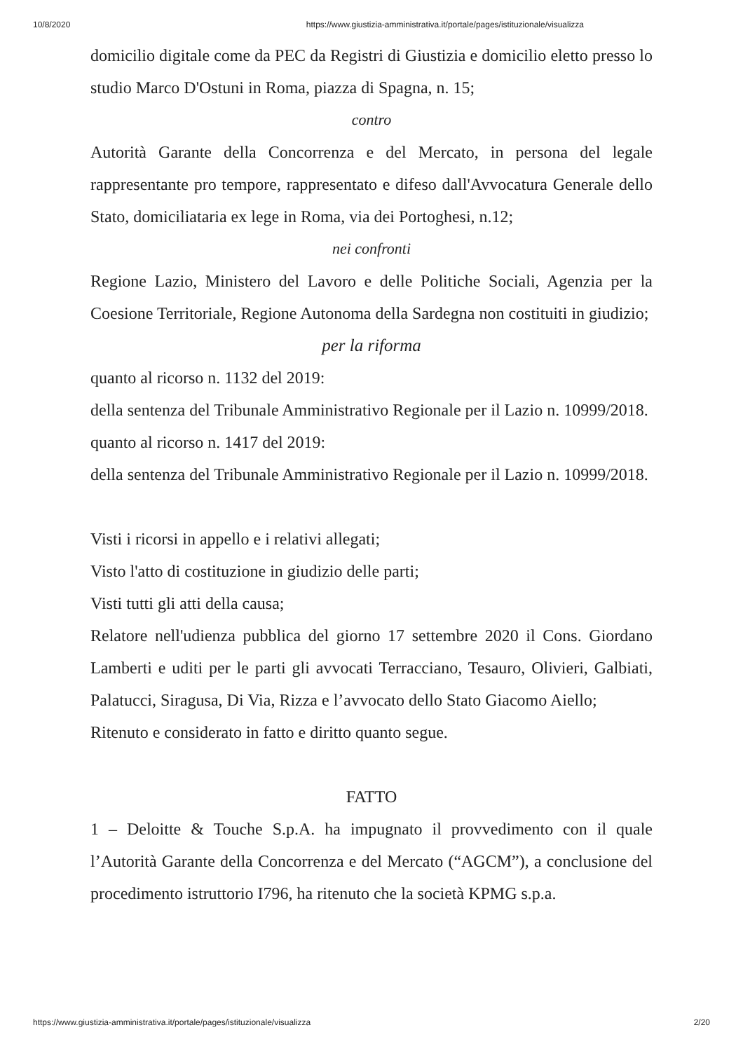10/8/2020 https://www.giustizia-amministrativa.it/portale/pages/istituzionale/visualizza
domicilio digitale come da PEC da Registri di Giustizia e domicilio eletto presso lo studio Marco D'Ostuni in Roma, piazza di Spagna, n. 15;
contro
Autorità Garante della Concorrenza e del Mercato, in persona del legale rappresentante pro tempore, rappresentato e difeso dall'Avvocatura Generale dello Stato, domiciliataria ex lege in Roma, via dei Portoghesi, n.12;
nei confronti
Regione Lazio, Ministero del Lavoro e delle Politiche Sociali, Agenzia per la Coesione Territoriale, Regione Autonoma della Sardegna non costituiti in giudizio;
per la riforma
quanto al ricorso n. 1132 del 2019:
della sentenza del Tribunale Amministrativo Regionale per il Lazio n. 10999/2018.
quanto al ricorso n. 1417 del 2019:
della sentenza del Tribunale Amministrativo Regionale per il Lazio n. 10999/2018.
Visti i ricorsi in appello e i relativi allegati;
Visto l'atto di costituzione in giudizio delle parti;
Visti tutti gli atti della causa;
Relatore nell'udienza pubblica del giorno 17 settembre 2020 il Cons. Giordano Lamberti e uditi per le parti gli avvocati Terracciano, Tesauro, Olivieri, Galbiati, Palatucci, Siragusa, Di Via, Rizza e l’avvocato dello Stato Giacomo Aiello;
Ritenuto e considerato in fatto e diritto quanto segue.
FATTO
1 – Deloitte & Touche S.p.A. ha impugnato il provvedimento con il quale l’Autorità Garante della Concorrenza e del Mercato (“AGCM”), a conclusione del procedimento istruttorio I796, ha ritenuto che la società KPMG s.p.a.
https://www.giustizia-amministrativa.it/portale/pages/istituzionale/visualizza 2/20